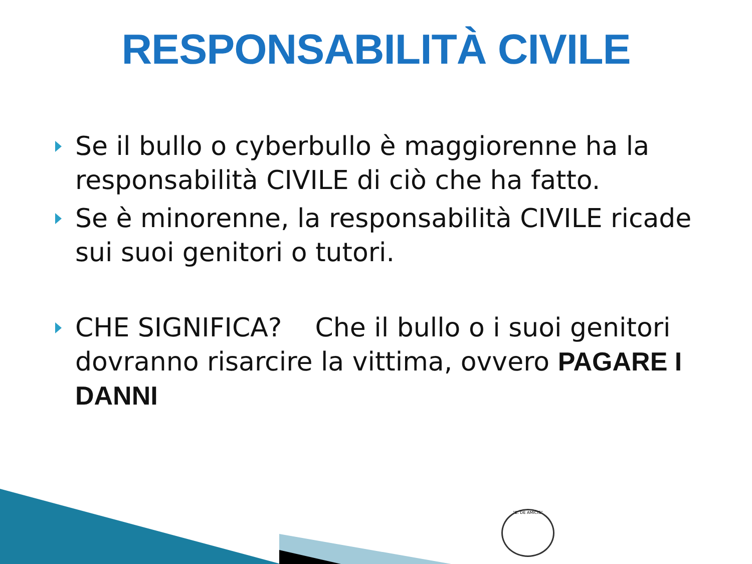RESPONSABILITÀ CIVILE
Se il bullo o cyberbullo è maggiorenne ha la responsabilità CIVILE di ciò che ha fatto.
Se è minorenne, la responsabilità CIVILE ricade sui suoi genitori o tutori.
CHE SIGNIFICA? Che il bullo o i suoi genitori dovranno risarcire la vittima, ovvero PAGARE I DANNI
"E. DE AMICIS"